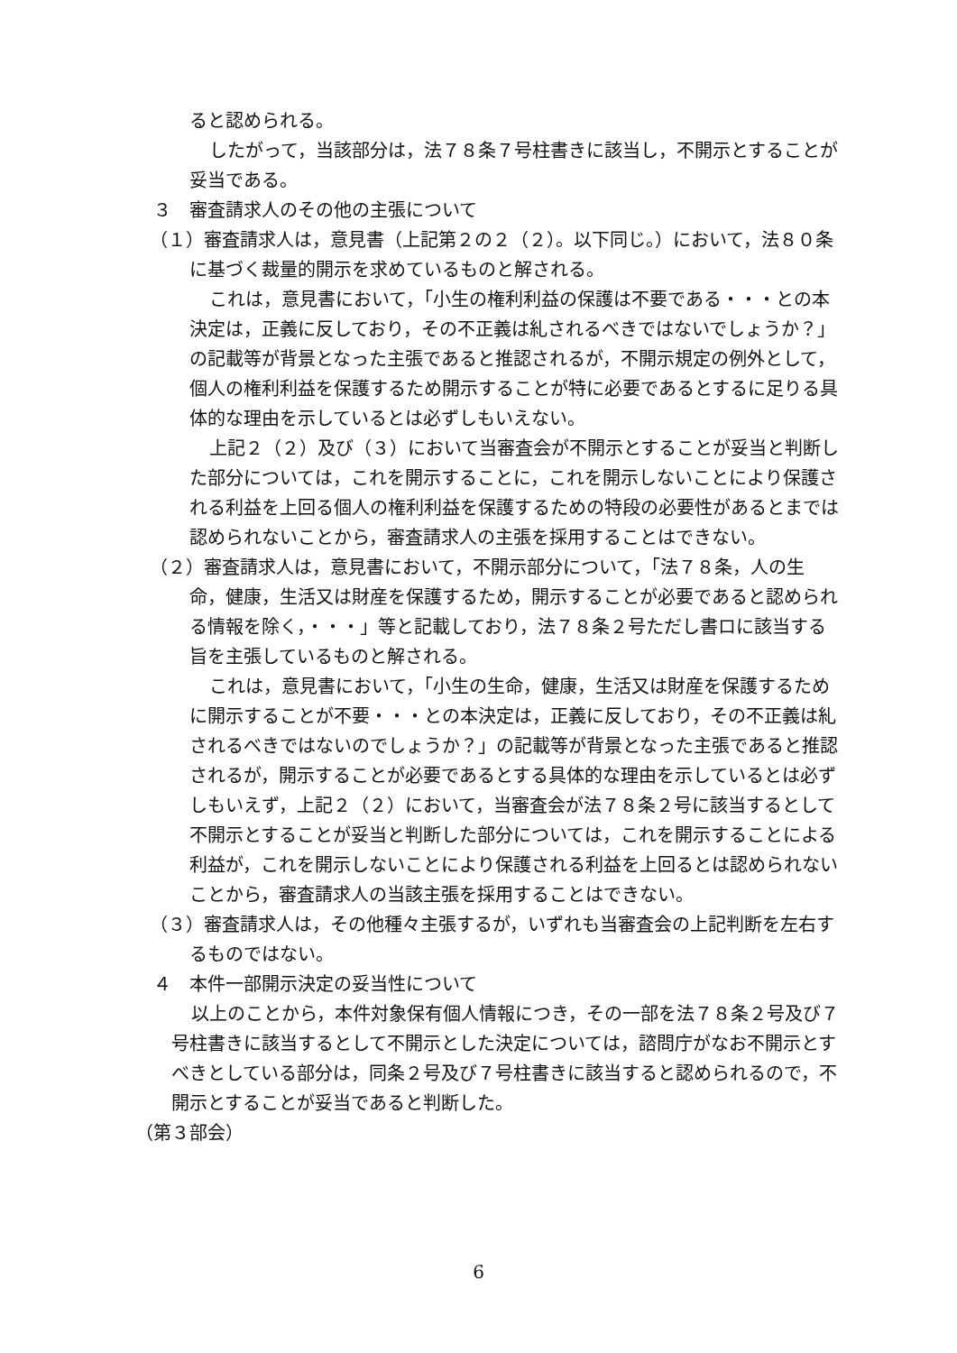ると認められる。
したがって，当該部分は，法７８条７号柱書きに該当し，不開示とすることが妥当である。
３　審査請求人のその他の主張について
（１）審査請求人は，意見書（上記第２の２（２）。以下同じ。）において，法８０条に基づく裁量的開示を求めているものと解される。
これは，意見書において，「小生の権利利益の保護は不要である・・・との本決定は，正義に反しており，その不正義は糺されるべきではないでしょうか？」の記載等が背景となった主張であると推認されるが，不開示規定の例外として，個人の権利利益を保護するため開示することが特に必要であるとするに足りる具体的な理由を示しているとは必ずしもいえない。
上記２（２）及び（３）において当審査会が不開示とすることが妥当と判断した部分については，これを開示することに，これを開示しないことにより保護される利益を上回る個人の権利利益を保護するための特段の必要性があるとまでは認められないことから，審査請求人の主張を採用することはできない。
（２）審査請求人は，意見書において，不開示部分について，「法７８条，人の生命，健康，生活又は財産を保護するため，開示することが必要であると認められる情報を除く，・・・」等と記載しており，法７８条２号ただし書ロに該当する旨を主張しているものと解される。
これは，意見書において，「小生の生命，健康，生活又は財産を保護するために開示することが不要・・・との本決定は，正義に反しており，その不正義は糺されるべきではないのでしょうか？」の記載等が背景となった主張であると推認されるが，開示することが必要であるとする具体的な理由を示しているとは必ずしもいえず，上記２（２）において，当審査会が法７８条２号に該当するとして不開示とすることが妥当と判断した部分については，これを開示することによる利益が，これを開示しないことにより保護される利益を上回るとは認められないことから，審査請求人の当該主張を採用することはできない。
（３）審査請求人は，その他種々主張するが，いずれも当審査会の上記判断を左右するものではない。
４　本件一部開示決定の妥当性について
以上のことから，本件対象保有個人情報につき，その一部を法７８条２号及び７号柱書きに該当するとして不開示とした決定については，諮問庁がなお不開示とすべきとしている部分は，同条２号及び７号柱書きに該当すると認められるので，不開示とすることが妥当であると判断した。
（第３部会）
6